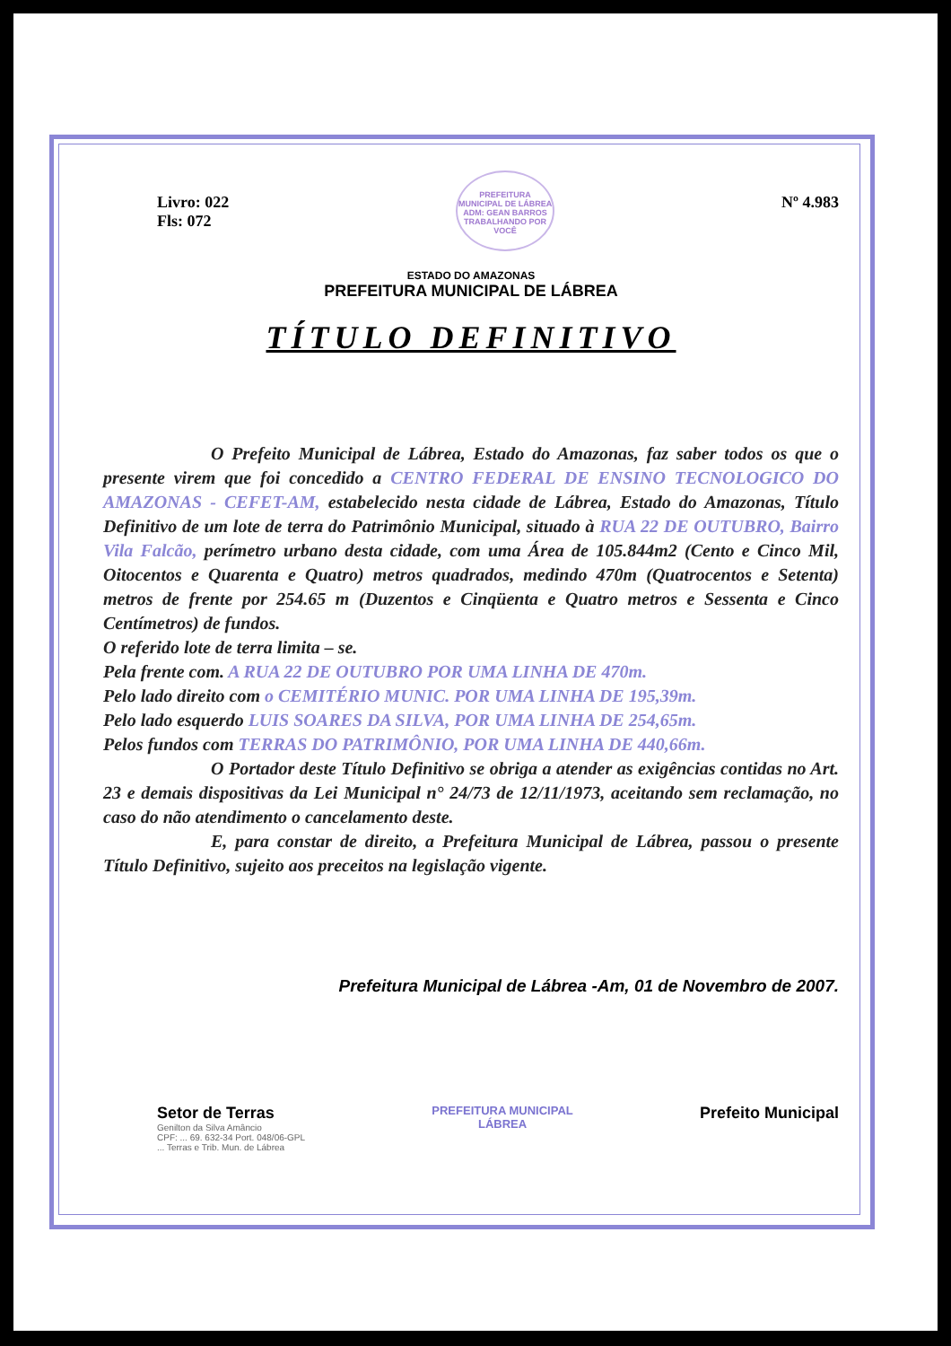Livro: 022
Fls: 072
PREFEITURA MUNICIPAL DE LÁBREA
ADM: GEAN BARROS
TRABALHANDO POR VOCÊ
Nº 4.983
ESTADO DO AMAZONAS
PREFEITURA MUNICIPAL DE LÁBREA
TÍTULO DEFINITIVO
O Prefeito Municipal de Lábrea, Estado do Amazonas, faz saber todos os que o presente virem que foi concedido a CENTRO FEDERAL DE ENSINO TECNOLOGICO DO AMAZONAS - CEFET-AM, estabelecido nesta cidade de Lábrea, Estado do Amazonas, Título Definitivo de um lote de terra do Patrimônio Municipal, situado à RUA 22 DE OUTUBRO, Bairro Vila Falcão, perímetro urbano desta cidade, com uma Área de 105.844m2 (Cento e Cinco Mil, Oitocentos e Quarenta e Quatro) metros quadrados, medindo 470m (Quatrocentos e Setenta) metros de frente por 254.65 m (Duzentos e Cinqüenta e Quatro metros e Sessenta e Cinco Centímetros) de fundos.
O referido lote de terra limita – se.
Pela frente com. A RUA 22 DE OUTUBRO POR UMA LINHA DE 470m.
Pelo lado direito com o CEMITÉRIO MUNIC. POR UMA LINHA DE 195,39m.
Pelo lado esquerdo LUIS SOARES DA SILVA, POR UMA LINHA DE 254,65m.
Pelos fundos com TERRAS DO PATRIMÔNIO, POR UMA LINHA DE 440,66m.
O Portador deste Título Definitivo se obriga a atender as exigências contidas no Art. 23 e demais dispositivas da Lei Municipal n° 24/73 de 12/11/1973, aceitando sem reclamação, no caso do não atendimento o cancelamento deste.
E, para constar de direito, a Prefeitura Municipal de Lábrea, passou o presente Título Definitivo, sujeito aos preceitos na legislação vigente.
Prefeitura Municipal de Lábrea -Am, 01 de Novembro de 2007.
Setor de Terras
Genilton da Silva Amâncio
CPF: ... 69. 632-34 Port. 048/06-GPL
... Terras e Trib. Mun. de Lábrea
PREFEITURA MUNICIPAL
LÁBREA
Prefeito Municipal